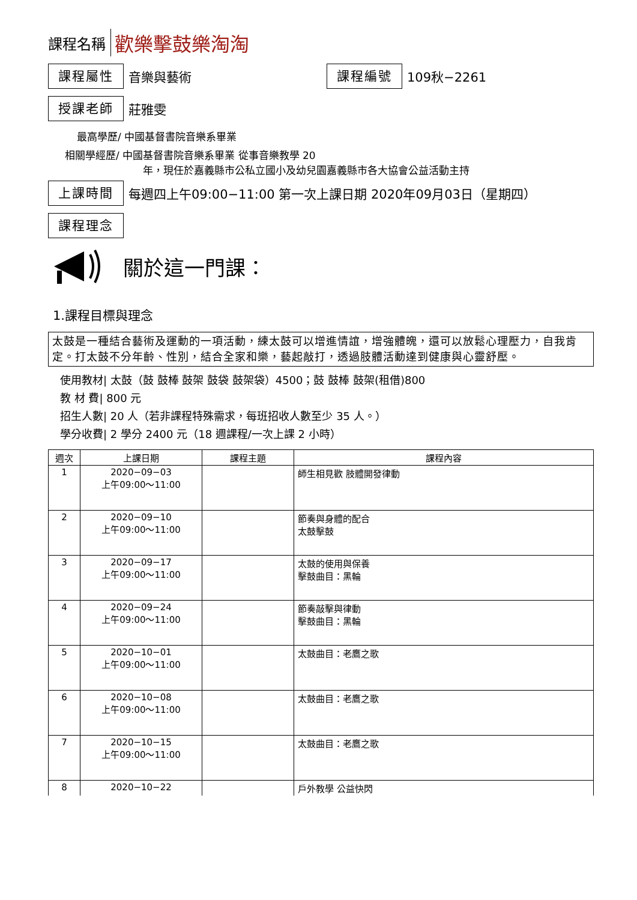課程名稱 歡樂擊鼓樂淘淘
課程屬性
音樂與藝術
課程編號
109秋−2261
授課老師
莊雅雯
最高學歷/ 中國基督書院音樂系畢業
相關學經歷/ 中國基督書院音樂系畢業 從事音樂教學 20
年，現任於嘉義縣市公私立國小及幼兒園嘉義縣市各大協會公益活動主持
上課時間
每週四上午09:00−11:00 第一次上課日期 2020年09月03日（星期四）
課程理念
關於這一門課：
1.課程目標與理念
太鼓是一種結合藝術及運動的一項活動，練太鼓可以增進情誼，增強體魄，還可以放鬆心理壓力，自我肯定。打太鼓不分年齡、性別，結合全家和樂，藝起敲打，透過肢體活動達到健康與心靈舒壓。
使用教材| 太鼓（鼓 鼓棒 鼓架 鼓袋 鼓架袋）4500；鼓 鼓棒 鼓架(租借)800
教 材 費| 800 元
招生人數| 20 人（若非課程特殊需求，每班招收人數至少 35 人。）
學分收費| 2 學分 2400 元（18 週課程/一次上課 2 小時）
| 週次 | 上課日期 | 課程主題 | 課程內容 |
| --- | --- | --- | --- |
| 1 | 2020−09−03 上午09:00～11:00 | | 師生相見歡 肢體開發律動 |
| 2 | 2020−09−10 上午09:00～11:00 | | 節奏與身體的配合 太鼓擊鼓 |
| 3 | 2020−09−17 上午09:00～11:00 | | 太鼓的使用與保養 擊鼓曲目：黑輪 |
| 4 | 2020−09−24 上午09:00～11:00 | | 節奏敲擊與律動 擊鼓曲目：黑輪 |
| 5 | 2020−10−01 上午09:00～11:00 | | 太鼓曲目：老鷹之歌 |
| 6 | 2020−10−08 上午09:00～11:00 | | 太鼓曲目：老鷹之歌 |
| 7 | 2020−10−15 上午09:00～11:00 | | 太鼓曲目：老鷹之歌 |
| 8 | 2020−10−22 | | 戶外教學 公益快閃 |